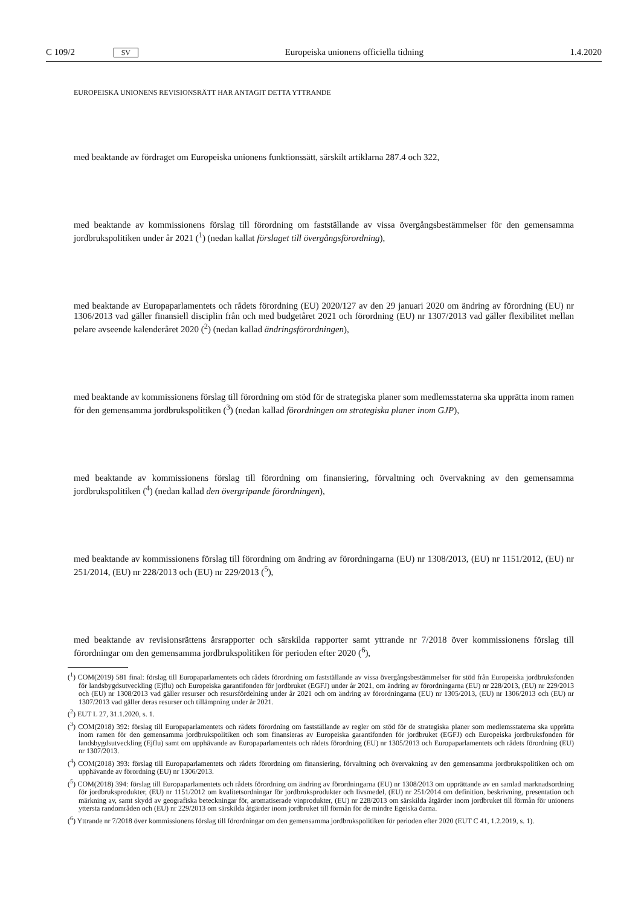C 109/2 SV Europeiska unionens officiella tidning 1.4.2020
EUROPEISKA UNIONENS REVISIONSRÄTT HAR ANTAGIT DETTA YTTRANDE
med beaktande av fördraget om Europeiska unionens funktionssätt, särskilt artiklarna 287.4 och 322,
med beaktande av kommissionens förslag till förordning om fastställande av vissa övergångsbestämmelser för den gemensamma jordbrukspolitiken under år 2021 (<sup>1</sup>) (nedan kallat förslaget till övergångsförordning),
med beaktande av Europaparlamentets och rådets förordning (EU) 2020/127 av den 29 januari 2020 om ändring av förordning (EU) nr 1306/2013 vad gäller finansiell disciplin från och med budgetåret 2021 och förordning (EU) nr 1307/2013 vad gäller flexibilitet mellan pelare avseende kalenderåret 2020 (<sup>2</sup>) (nedan kallad ändringsförordningen),
med beaktande av kommissionens förslag till förordning om stöd för de strategiska planer som medlemsstaterna ska upprätta inom ramen för den gemensamma jordbrukspolitiken (<sup>3</sup>) (nedan kallad förordningen om strategiska planer inom GJP),
med beaktande av kommissionens förslag till förordning om finansiering, förvaltning och övervakning av den gemensamma jordbrukspolitiken (<sup>4</sup>) (nedan kallad den övergripande förordningen),
med beaktande av kommissionens förslag till förordning om ändring av förordningarna (EU) nr 1308/2013, (EU) nr 1151/2012, (EU) nr 251/2014, (EU) nr 228/2013 och (EU) nr 229/2013 (<sup>5</sup>),
med beaktande av revisionsrättens årsrapporter och särskilda rapporter samt yttrande nr 7/2018 över kommissionens förslag till förordningar om den gemensamma jordbrukspolitiken för perioden efter 2020 (<sup>6</sup>),
(<sup>1</sup>) COM(2019) 581 final: förslag till Europaparlamentets och rådets förordning om fastställande av vissa övergångsbestämmelser för stöd från Europeiska jordbruksfonden för landsbygdsutveckling (Ejflu) och Europeiska garantifonden för jordbruket (EGFJ) under år 2021, om ändring av förordningarna (EU) nr 228/2013, (EU) nr 229/2013 och (EU) nr 1308/2013 vad gäller resurser och resursfördelning under år 2021 och om ändring av förordningarna (EU) nr 1305/2013, (EU) nr 1306/2013 och (EU) nr 1307/2013 vad gäller deras resurser och tillämpning under år 2021.
(<sup>2</sup>) EUT L 27, 31.1.2020, s. 1.
(<sup>3</sup>) COM(2018) 392: förslag till Europaparlamentets och rådets förordning om fastställande av regler om stöd för de strategiska planer som medlemsstaterna ska upprätta inom ramen för den gemensamma jordbrukspolitiken och som finansieras av Europeiska garantifonden för jordbruket (EGFJ) och Europeiska jordbruksfonden för landsbygdsutveckling (Ejflu) samt om upphävande av Europaparlamentets och rådets förordning (EU) nr 1305/2013 och Europaparlamentets och rådets förordning (EU) nr 1307/2013.
(<sup>4</sup>) COM(2018) 393: förslag till Europaparlamentets och rådets förordning om finansiering, förvaltning och övervakning av den gemensamma jordbrukspolitiken och om upphävande av förordning (EU) nr 1306/2013.
(<sup>5</sup>) COM(2018) 394: förslag till Europaparlamentets och rådets förordning om ändring av förordningarna (EU) nr 1308/2013 om upprättande av en samlad marknadsordning för jordbruksprodukter, (EU) nr 1151/2012 om kvalitetsordningar för jordbruksprodukter och livsmedel, (EU) nr 251/2014 om definition, beskrivning, presentation och märkning av, samt skydd av geografiska beteckningar för, aromatiserade vinprodukter, (EU) nr 228/2013 om särskilda åtgärder inom jordbruket till förmån för unionens yttersta randområden och (EU) nr 229/2013 om särskilda åtgärder inom jordbruket till förmån för de mindre Egeiska öarna.
(<sup>6</sup>) Yttrande nr 7/2018 över kommissionens förslag till förordningar om den gemensamma jordbrukspolitiken för perioden efter 2020 (EUT C 41, 1.2.2019, s. 1).